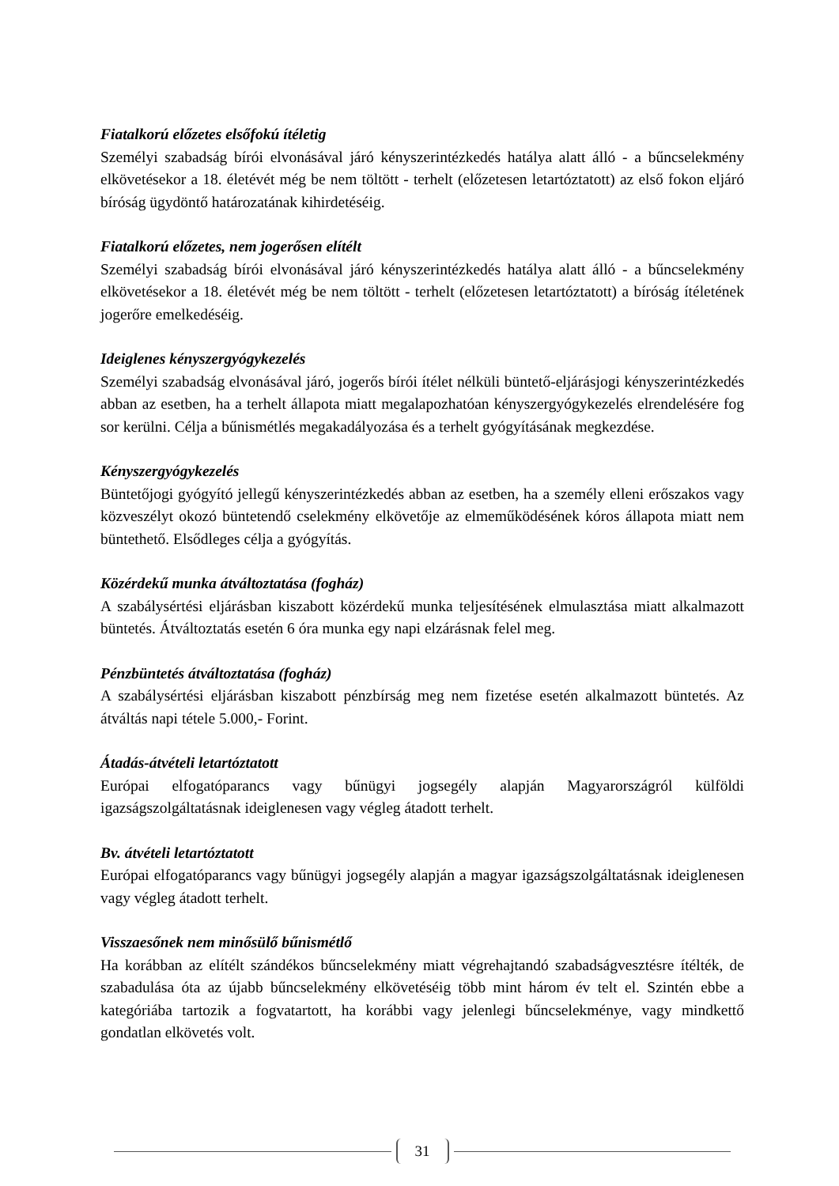Fiatalkorú előzetes elsőfokú ítéletig
Személyi szabadság bírói elvonásával járó kényszerintézkedés hatálya alatt álló - a bűncselekmény elkövetésekor a 18. életévét még be nem töltött - terhelt (előzetesen letartóztatott) az első fokon eljáró bíróság ügydöntő határozatának kihirdetéséig.
Fiatalkorú előzetes, nem jogerősen elítélt
Személyi szabadság bírói elvonásával járó kényszerintézkedés hatálya alatt álló - a bűncselekmény elkövetésekor a 18. életévét még be nem töltött - terhelt (előzetesen letartóztatott) a bíróság ítéletének jogerőre emelkedéséig.
Ideiglenes kényszergyógykezelés
Személyi szabadság elvonásával járó, jogerős bírói ítélet nélküli büntető-eljárásjogi kényszerintézkedés abban az esetben, ha a terhelt állapota miatt megalapozhatóan kényszergyógykezelés elrendelésére fog sor kerülni. Célja a bűnismétlés megakadályozása és a terhelt gyógyításának megkezdése.
Kényszergyógykezelés
Büntetőjogi gyógyító jellegű kényszerintézkedés abban az esetben, ha a személy elleni erőszakos vagy közveszélyt okozó büntetendő cselekmény elkövetője az elmeműködésének kóros állapota miatt nem büntethető. Elsődleges célja a gyógyítás.
Közérdekű munka átváltoztatása (fogház)
A szabálysértési eljárásban kiszabott közérdekű munka teljesítésének elmulasztása miatt alkalmazott büntetés. Átváltoztatás esetén 6 óra munka egy napi elzárásnak felel meg.
Pénzbüntetés átváltoztatása (fogház)
A szabálysértési eljárásban kiszabott pénzbírság meg nem fizetése esetén alkalmazott büntetés. Az átváltás napi tétele 5.000,- Forint.
Átadás-átvételi letartóztatott
Európai elfogatóparancs vagy bűnügyi jogsegély alapján Magyarországról külföldi igazságszolgáltatásnak ideiglenesen vagy végleg átadott terhelt.
Bv. átvételi letartóztatott
Európai elfogatóparancs vagy bűnügyi jogsegély alapján a magyar igazságszolgáltatásnak ideiglenesen vagy végleg átadott terhelt.
Visszaesőnek nem minősülő bűnismétlő
Ha korábban az elítélt szándékos bűncselekmény miatt végrehajtandó szabadságvesztésre ítélték, de szabadulása óta az újabb bűncselekmény elkövetéséig több mint három év telt el. Szintén ebbe a kategóriába tartozik a fogvatartott, ha korábbi vagy jelenlegi bűncselekménye, vagy mindkettő gondatlan elkövetés volt.
31